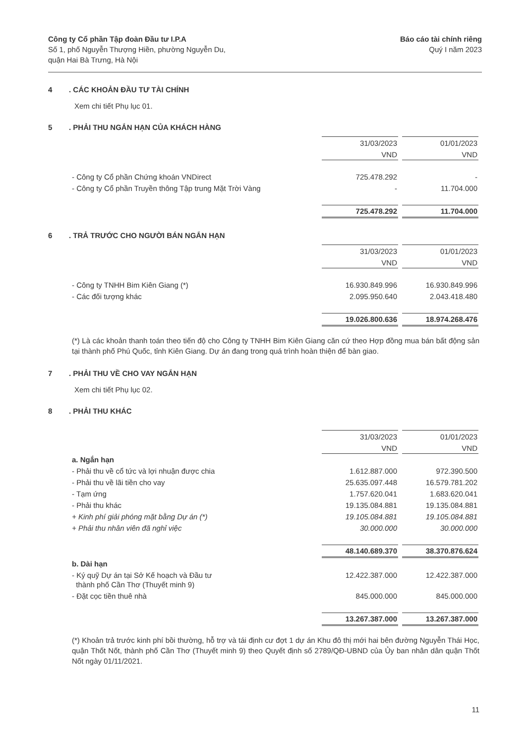Công ty Cổ phần Tập đoàn Đầu tư I.P.A
Số 1, phố Nguyễn Thượng Hiền, phường Nguyễn Du,
quận Hai Bà Trưng, Hà Nội
Báo cáo tài chính riêng
Quý I năm 2023
4. CÁC KHOẢN ĐẦU TƯ TÀI CHÍNH
Xem chi tiết Phụ lục 01.
5. PHẢI THU NGẮN HẠN CỦA KHÁCH HÀNG
| | 31/03/2023 | 01/01/2023 |
| | VND | VND |
| - Công ty Cổ phần Chứng khoán VNDirect | 725.478.292 | - |
| - Công ty Cổ phần Truyền thông Tập trung Mặt Trời Vàng | - | 11.704.000 |
| | 725.478.292 | 11.704.000 |
6. TRẢ TRƯỚC CHO NGƯỜI BÁN NGẮN HẠN
| | 31/03/2023 | 01/01/2023 |
| | VND | VND |
| - Công ty TNHH Bim Kiên Giang (*) | 16.930.849.996 | 16.930.849.996 |
| - Các đối tượng khác | 2.095.950.640 | 2.043.418.480 |
| | 19.026.800.636 | 18.974.268.476 |
(*) Là các khoản thanh toán theo tiến độ cho Công ty TNHH Bim Kiên Giang căn cứ theo Hợp đồng mua bán bất động sản tại thành phố Phú Quốc, tỉnh Kiên Giang. Dự án đang trong quá trình hoàn thiện để bàn giao.
7. PHẢI THU VỀ CHO VAY NGẮN HẠN
Xem chi tiết Phụ lục 02.
8. PHẢI THU KHÁC
| | 31/03/2023 | 01/01/2023 |
| | VND | VND |
| a. Ngắn hạn | | |
| - Phải thu về cổ tức và lợi nhuận được chia | 1.612.887.000 | 972.390.500 |
| - Phải thu về lãi tiền cho vay | 25.635.097.448 | 16.579.781.202 |
| - Tạm ứng | 1.757.620.041 | 1.683.620.041 |
| - Phải thu khác | 19.135.084.881 | 19.135.084.881 |
| + Kinh phí giải phóng mặt bằng Dự án (*) | 19.105.084.881 | 19.105.084.881 |
| + Phải thu nhân viên đã nghỉ việc | 30.000.000 | 30.000.000 |
| | 48.140.689.370 | 38.370.876.624 |
| b. Dài hạn | | |
| - Ký quỹ Dự án tại Sở Kế hoạch và Đầu tư thành phố Cần Thơ (Thuyết minh 9) | 12.422.387.000 | 12.422.387.000 |
| - Đặt cọc tiền thuê nhà | 845.000.000 | 845.000.000 |
| | 13.267.387.000 | 13.267.387.000 |
(*) Khoản trả trước kinh phí bồi thường, hỗ trợ và tái định cư đợt 1 dự án Khu đô thị mới hai bên đường Nguyễn Thái Học, quận Thốt Nốt, thành phố Cần Thơ (Thuyết minh 9) theo Quyết định số 2789/QĐ-UBND của Ủy ban nhân dân quận Thốt Nốt ngày 01/11/2021.
11